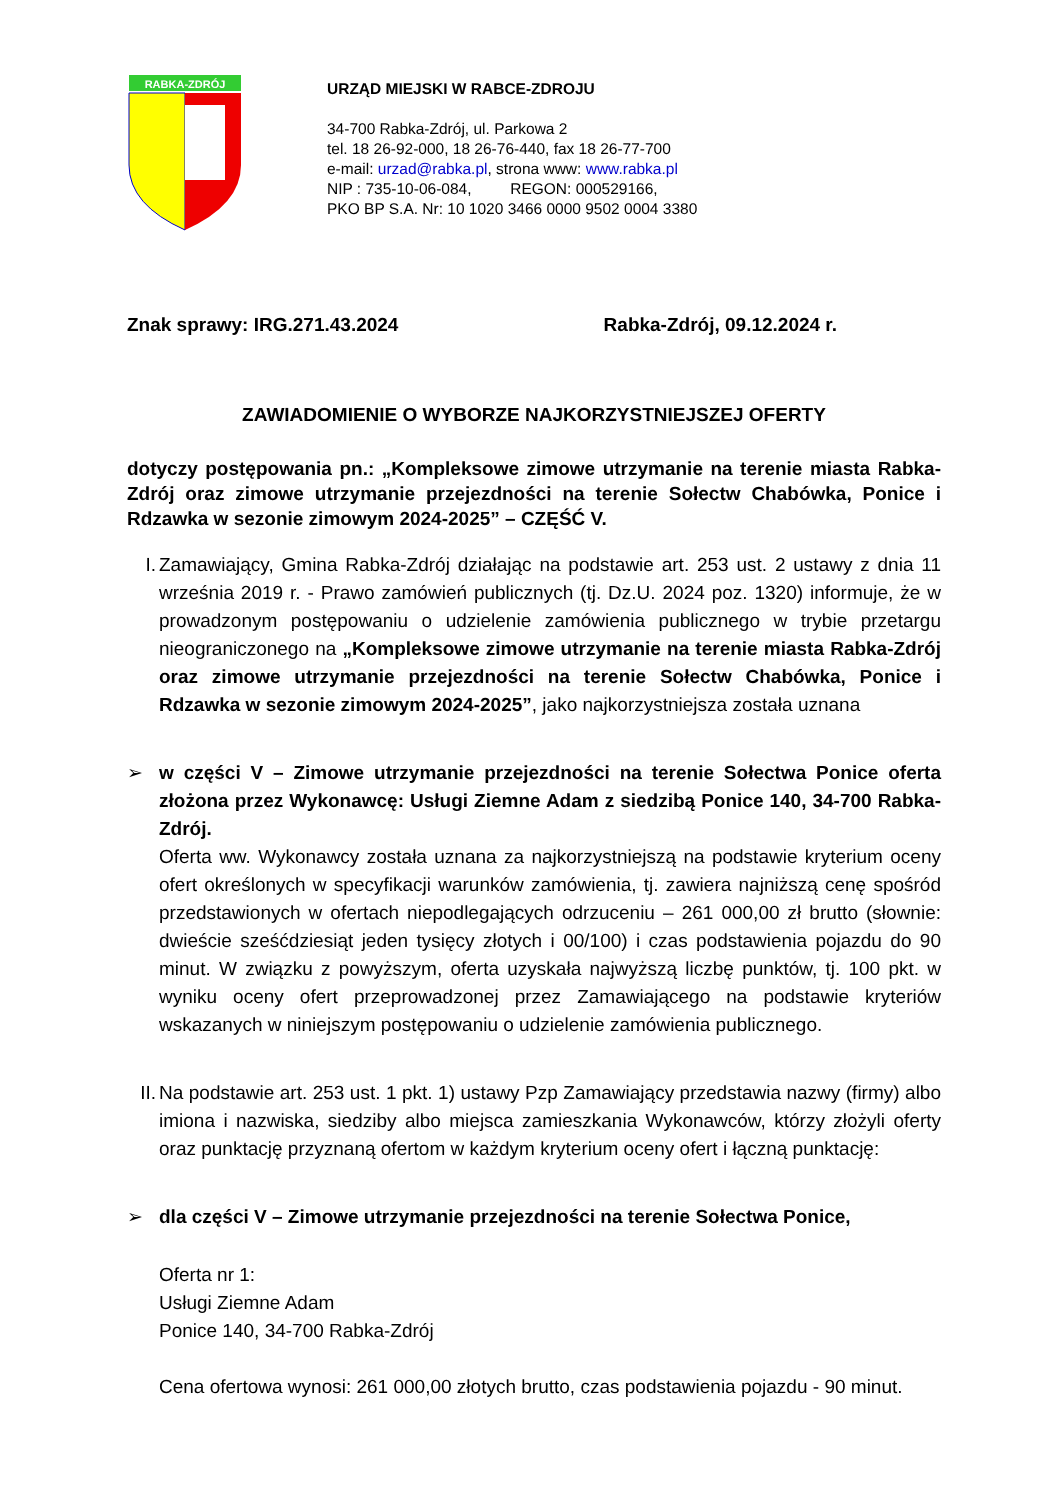RABKA-ZDRÓJ
URZĄD MIEJSKI W RABCE-ZDROJU
34-700 Rabka-Zdrój, ul. Parkowa 2
tel. 18 26-92-000, 18 26-76-440, fax 18 26-77-700
e-mail: urzad@rabka.pl, strona www: www.rabka.pl
NIP : 735-10-06-084, REGON: 000529166,
PKO BP S.A. Nr: 10 1020 3466 0000 9502 0004 3380
Znak sprawy: IRG.271.43.2024 Rabka-Zdrój, 09.12.2024 r.
ZAWIADOMIENIE O WYBORZE NAJKORZYSTNIEJSZEJ OFERTY
dotyczy postępowania pn.: „Kompleksowe zimowe utrzymanie na terenie miasta Rabka-Zdrój oraz zimowe utrzymanie przejezdności na terenie Sołectw Chabówka, Ponice i Rdzawka w sezonie zimowym 2024-2025” – CZĘŚĆ V.
I. Zamawiający, Gmina Rabka-Zdrój działając na podstawie art. 253 ust. 2 ustawy z dnia 11 września 2019 r. - Prawo zamówień publicznych (tj. Dz.U. 2024 poz. 1320) informuje, że w prowadzonym postępowaniu o udzielenie zamówienia publicznego w trybie przetargu nieograniczonego na „Kompleksowe zimowe utrzymanie na terenie miasta Rabka-Zdrój oraz zimowe utrzymanie przejezdności na terenie Sołectw Chabówka, Ponice i Rdzawka w sezonie zimowym 2024-2025”, jako najkorzystniejsza została uznana
➢ w części V – Zimowe utrzymanie przejezdności na terenie Sołectwa Ponice oferta złożona przez Wykonawcę: Usługi Ziemne Adam z siedzibą Ponice 140, 34-700 Rabka-Zdrój.
Oferta ww. Wykonawcy została uznana za najkorzystniejszą na podstawie kryterium oceny ofert określonych w specyfikacji warunków zamówienia, tj. zawiera najniższą cenę spośród przedstawionych w ofertach niepodlegających odrzuceniu – 261 000,00 zł brutto (słownie: dwieście sześćdziesiąt jeden tysięcy złotych i 00/100) i czas podstawienia pojazdu do 90 minut. W związku z powyższym, oferta uzyskała najwyższą liczbę punktów, tj. 100 pkt. w wyniku oceny ofert przeprowadzonej przez Zamawiającego na podstawie kryteriów wskazanych w niniejszym postępowaniu o udzielenie zamówienia publicznego.
II.
Na podstawie art. 253 ust. 1 pkt. 1) ustawy Pzp Zamawiający przedstawia nazwy (firmy) albo imiona i nazwiska, siedziby albo miejsca zamieszkania Wykonawców, którzy złożyli oferty oraz punktację przyznaną ofertom w każdym kryterium oceny ofert i łączną punktację:
➢ dla części V – Zimowe utrzymanie przejezdności na terenie Sołectwa Ponice,
Oferta nr 1:
Usługi Ziemne Adam
Ponice 140, 34-700 Rabka-Zdrój
Cena ofertowa wynosi: 261 000,00 złotych brutto, czas podstawienia pojazdu - 90 minut.